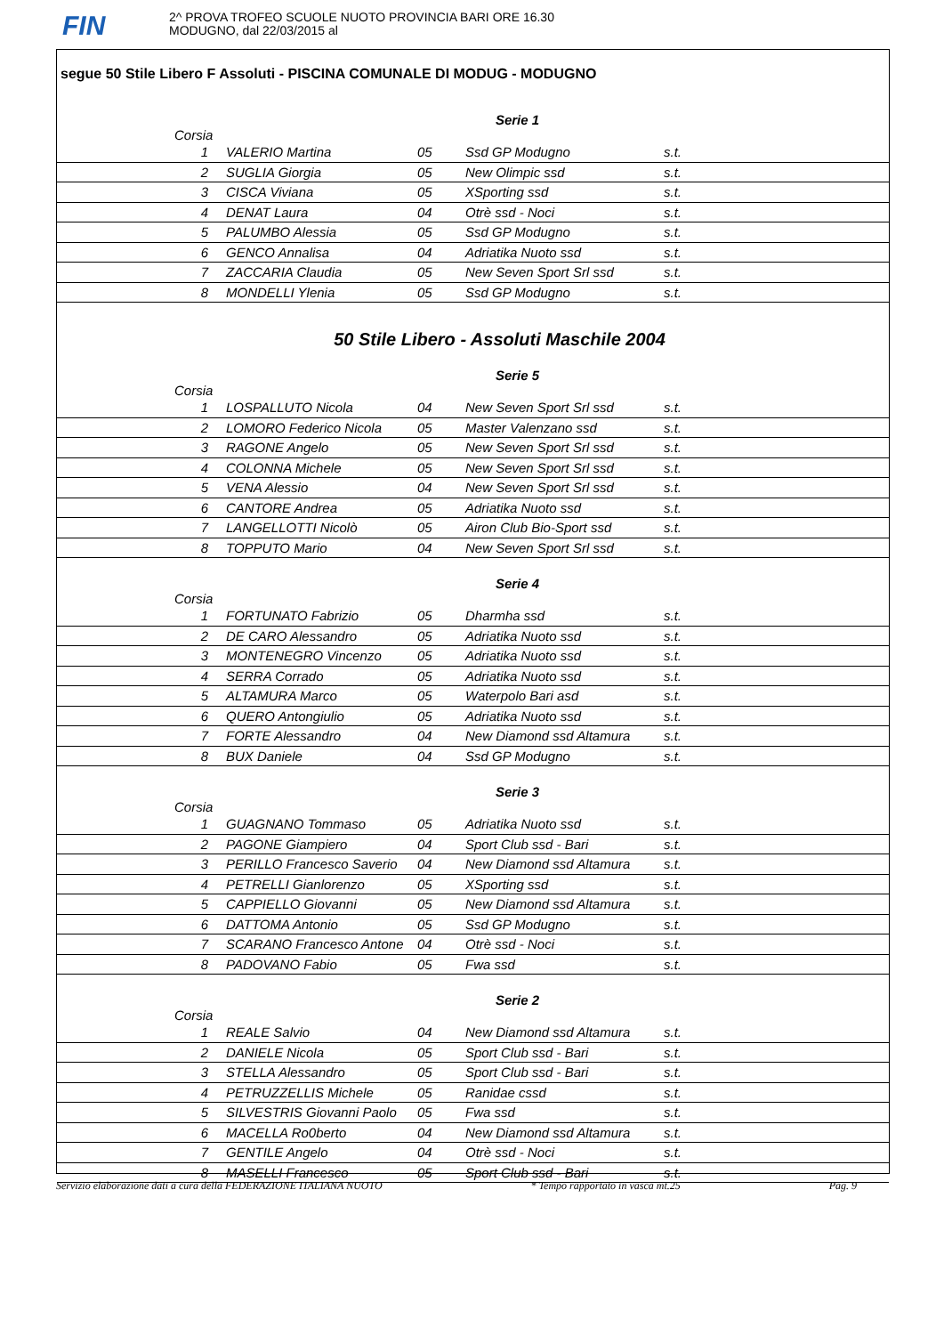FIN
2^ PROVA TROFEO SCUOLE NUOTO PROVINCIA BARI ORE 16.30
MODUGNO, dal 22/03/2015 al
segue 50 Stile Libero F Assoluti - PISCINA COMUNALE DI MODUG - MODUGNO
Serie 1
| | Corsia | | | | |
| | 1 | VALERIO Martina | 05 | Ssd GP Modugno | s.t. |
| | 2 | SUGLIA Giorgia | 05 | New Olimpic ssd | s.t. |
| | 3 | CISCA Viviana | 05 | XSporting ssd | s.t. |
| | 4 | DENAT Laura | 04 | Otrè ssd - Noci | s.t. |
| | 5 | PALUMBO Alessia | 05 | Ssd GP Modugno | s.t. |
| | 6 | GENCO Annalisa | 04 | Adriatika Nuoto ssd | s.t. |
| | 7 | ZACCARIA Claudia | 05 | New Seven Sport Srl ssd | s.t. |
| | 8 | MONDELLI Ylenia | 05 | Ssd GP Modugno | s.t. |
50 Stile Libero - Assoluti Maschile 2004
Serie 5
| | Corsia | | | | |
| | 1 | LOSPALLUTO Nicola | 04 | New Seven Sport Srl ssd | s.t. |
| | 2 | LOMORO Federico Nicola | 05 | Master Valenzano ssd | s.t. |
| | 3 | RAGONE Angelo | 05 | New Seven Sport Srl ssd | s.t. |
| | 4 | COLONNA Michele | 05 | New Seven Sport Srl ssd | s.t. |
| | 5 | VENA Alessio | 04 | New Seven Sport Srl ssd | s.t. |
| | 6 | CANTORE Andrea | 05 | Adriatika Nuoto ssd | s.t. |
| | 7 | LANGELLOTTI Nicolò | 05 | Airon Club Bio-Sport ssd | s.t. |
| | 8 | TOPPUTO Mario | 04 | New Seven Sport Srl ssd | s.t. |
Serie 4
| | Corsia | | | | |
| | 1 | FORTUNATO Fabrizio | 05 | Dharmha ssd | s.t. |
| | 2 | DE CARO Alessandro | 05 | Adriatika Nuoto ssd | s.t. |
| | 3 | MONTENEGRO Vincenzo | 05 | Adriatika Nuoto ssd | s.t. |
| | 4 | SERRA Corrado | 05 | Adriatika Nuoto ssd | s.t. |
| | 5 | ALTAMURA Marco | 05 | Waterpolo Bari asd | s.t. |
| | 6 | QUERO Antongiulio | 05 | Adriatika Nuoto ssd | s.t. |
| | 7 | FORTE Alessandro | 04 | New Diamond ssd Altamura | s.t. |
| | 8 | BUX Daniele | 04 | Ssd GP Modugno | s.t. |
Serie 3
| | Corsia | | | | |
| | 1 | GUAGNANO Tommaso | 05 | Adriatika Nuoto ssd | s.t. |
| | 2 | PAGONE Giampiero | 04 | Sport Club ssd - Bari | s.t. |
| | 3 | PERILLO Francesco Saverio | 04 | New Diamond ssd Altamura | s.t. |
| | 4 | PETRELLI Gianlorenzo | 05 | XSporting ssd | s.t. |
| | 5 | CAPPIELLO Giovanni | 05 | New Diamond ssd Altamura | s.t. |
| | 6 | DATTOMA Antonio | 05 | Ssd GP Modugno | s.t. |
| | 7 | SCARANO Francesco Antone | 04 | Otrè ssd - Noci | s.t. |
| | 8 | PADOVANO Fabio | 05 | Fwa ssd | s.t. |
Serie 2
| | Corsia | | | | |
| | 1 | REALE Salvio | 04 | New Diamond ssd Altamura | s.t. |
| | 2 | DANIELE Nicola | 05 | Sport Club ssd - Bari | s.t. |
| | 3 | STELLA Alessandro | 05 | Sport Club ssd - Bari | s.t. |
| | 4 | PETRUZZELLIS Michele | 05 | Ranidae cssd | s.t. |
| | 5 | SILVESTRIS Giovanni Paolo | 05 | Fwa ssd | s.t. |
| | 6 | MACELLA Ro0berto | 04 | New Diamond ssd Altamura | s.t. |
| | 7 | GENTILE Angelo | 04 | Otrè ssd - Noci | s.t. |
| | 8 | MASELLI Francesco | 05 | Sport Club ssd - Bari | s.t. |
Servizio elaborazione dati a cura della FEDERAZIONE ITALIANA NUOTO * Tempo rapportato in vasca mt.25 Pag. 9